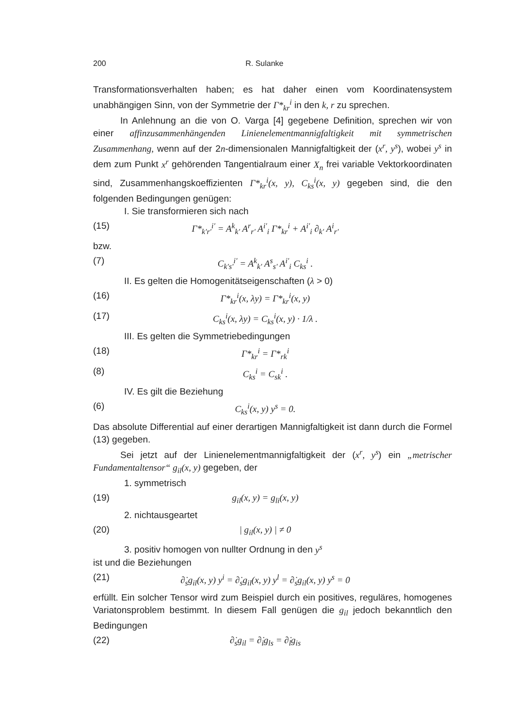200 R. Sulanke
Transformationsverhalten haben; es hat daher einen vom Koordinatensystem unabhängigen Sinn, von der Symmetrie der Γ*<sub>kr</sub><sup>i</sup> in den k, r zu sprechen.
In Anlehnung an die von O. Varga [4] gegebene Definition, sprechen wir von einer affinzusammenhängenden Linienelementmannigfaltigkeit mit symmetrischen Zusammenhang, wenn auf der 2n-dimensionalen Mannigfaltigkeit der (x<sup>r</sup>, y<sup>s</sup>), wobei y<sup>s</sup> in dem zum Punkt x<sup>r</sup> gehörenden Tangentialraum einer X<sub>n</sub> frei variable Vektorkoordinaten sind, Zusammenhangskoeffizienten Γ*<sub>kr</sub><sup>i</sup>(x, y), C<sub>ks</sub><sup>i</sup>(x, y) gegeben sind, die den folgenden Bedingungen genügen:
I. Sie transformieren sich nach
(15) Γ*<sub>k′r′</sub><sup>i′</sup> = A<sup>k</sup><sub>k′</sub> A<sup>r</sup><sub>r′</sub> A<sup>i′</sup><sub>i</sub> Γ*<sub>kr</sub><sup>i</sup> + A<sup>i′</sup><sub>i</sub> ∂<sub>k′</sub> A<sup>i</sup><sub>r′</sub>
bzw.
(7) C<sub>k′s′</sub><sup>i′</sup> = A<sup>k</sup><sub>k′</sub> A<sup>s</sup><sub>s′</sub> A<sup>i′</sup><sub>i</sub> C<sub>ks</sub><sup>i</sup> .
II. Es gelten die Homogenitätseigenschaften (λ > 0)
(16) Γ*<sub>kr</sub><sup>i</sup>(x, λy) = Γ*<sub>kr</sub><sup>i</sup>(x, y)
(17) C<sub>ks</sub><sup>i</sup>(x, λy) = C<sub>ks</sub><sup>i</sup>(x, y) · 1/λ .
III. Es gelten die Symmetriebedingungen
(18) Γ*<sub>kr</sub><sup>i</sup> = Γ*<sub>rk</sub><sup>i</sup>
(8) C<sub>ks</sub><sup>i</sup> = C<sub>sk</sub><sup>i</sup> .
IV. Es gilt die Beziehung
(6) C<sub>ks</sub><sup>i</sup>(x, y) y<sup>s</sup> = 0.
Das absolute Differential auf einer derartigen Mannigfaltigkeit ist dann durch die Formel (13) gegeben.
Sei jetzt auf der Linienelementmannigfaltigkeit der (x<sup>r</sup>, y<sup>s</sup>) ein „metrischer Fundamentaltensor“ g<sub>il</sub>(x, y) gegeben, der
1. symmetrisch
(19) g<sub>il</sub>(x, y) = g<sub>li</sub>(x, y)
2. nichtausgeartet
(20) | g<sub>il</sub>(x, y) | ≠ 0
3. positiv homogen von nullter Ordnung in den y<sup>s</sup>
ist und die Beziehungen
(21) ∂̇<sub>s</sub>g<sub>il</sub>(x, y) y<sup>i</sup> = ∂̇<sub>s</sub>g<sub>il</sub>(x, y) y<sup>l</sup> = ∂̇<sub>s</sub>g<sub>il</sub>(x, y) y<sup>s</sup> = 0
erfüllt. Ein solcher Tensor wird zum Beispiel durch ein positives, reguläres, homogenes Variatonsproblem bestimmt. In diesem Fall genügen die g<sub>il</sub> jedoch bekanntlich den Bedingungen
(22) ∂̇<sub>s</sub>g<sub>il</sub> = ∂̇<sub>i</sub>g<sub>ls</sub> = ∂̇<sub>l</sub>g<sub>is</sub>